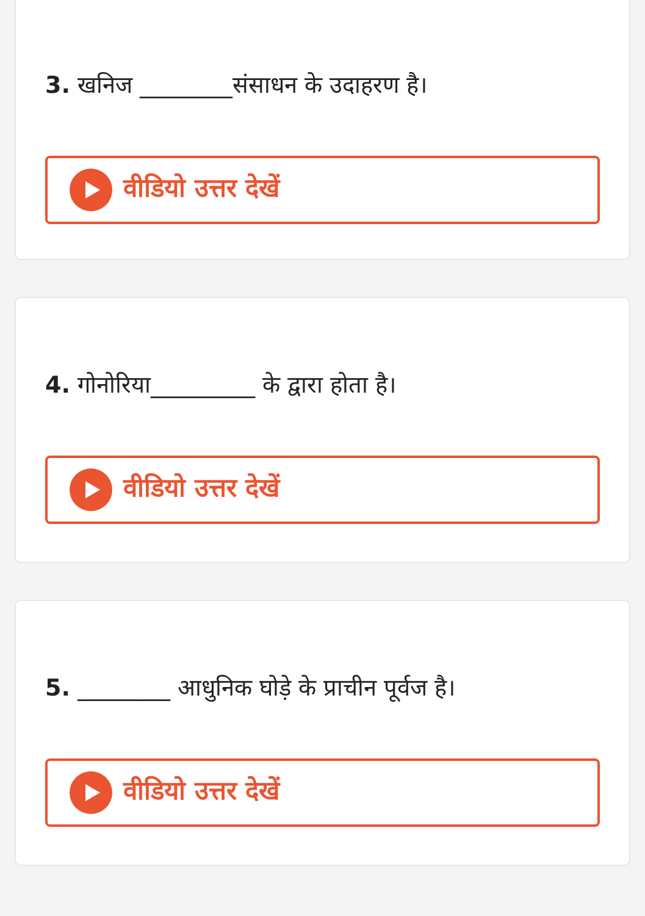3. खनिज ________संसाधन के उदाहरण है।
वीडियो उत्तर देखें
4. गोनोरिया_________ के द्वारा होता है।
वीडियो उत्तर देखें
5. ________ आधुनिक घोड़े के प्राचीन पूर्वज है।
वीडियो उत्तर देखें